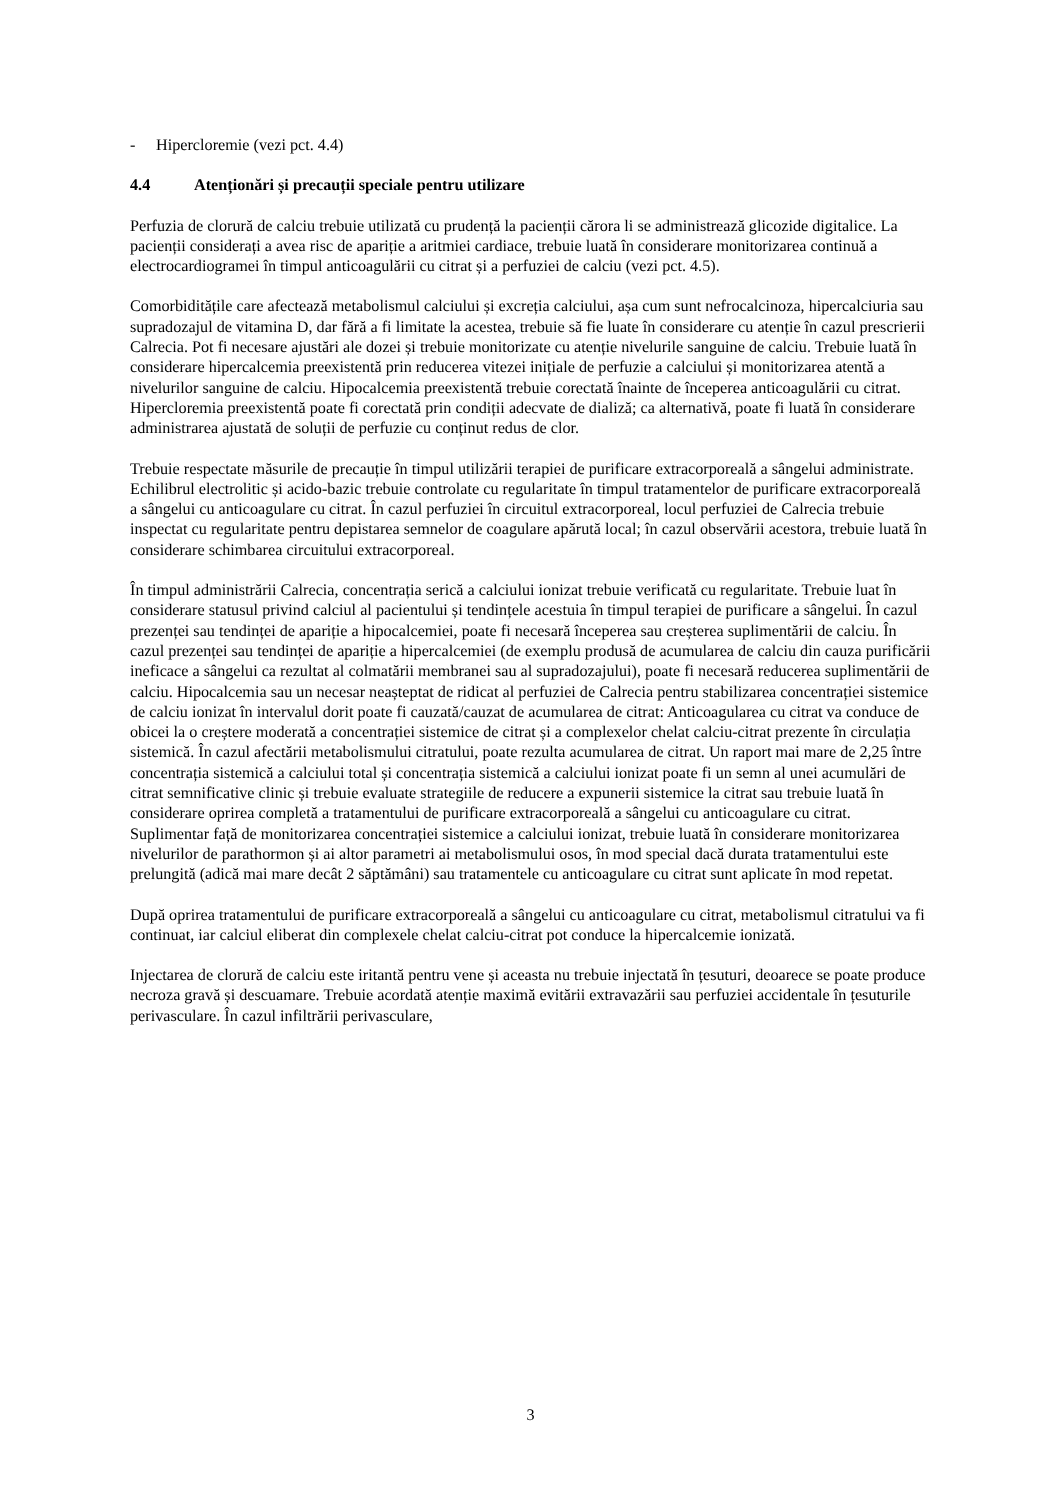- Hipercloremie (vezi pct. 4.4)
4.4 Atenționări și precauții speciale pentru utilizare
Perfuzia de clorură de calciu trebuie utilizată cu prudență la pacienții cărora li se administrează glicozide digitalice. La pacienții considerați a avea risc de apariție a aritmiei cardiace, trebuie luată în considerare monitorizarea continuă a electrocardiogramei în timpul anticoagulării cu citrat și a perfuziei de calciu (vezi pct. 4.5).
Comorbiditățile care afectează metabolismul calciului și excreția calciului, așa cum sunt nefrocalcinoza, hipercalciuria sau supradozajul de vitamina D, dar fără a fi limitate la acestea, trebuie să fie luate în considerare cu atenție în cazul prescrierii Calrecia. Pot fi necesare ajustări ale dozei și trebuie monitorizate cu atenție nivelurile sanguine de calciu. Trebuie luată în considerare hipercalcemia preexistentă prin reducerea vitezei inițiale de perfuzie a calciului și monitorizarea atentă a nivelurilor sanguine de calciu. Hipocalcemia preexistentă trebuie corectată înainte de începerea anticoagulării cu citrat. Hipercloremia preexistentă poate fi corectată prin condiții adecvate de dializă; ca alternativă, poate fi luată în considerare administrarea ajustată de soluții de perfuzie cu conținut redus de clor.
Trebuie respectate măsurile de precauție în timpul utilizării terapiei de purificare extracorporeală a sângelui administrate. Echilibrul electrolitic și acido-bazic trebuie controlate cu regularitate în timpul tratamentelor de purificare extracorporeală a sângelui cu anticoagulare cu citrat. În cazul perfuziei în circuitul extracorporeal, locul perfuziei de Calrecia trebuie inspectat cu regularitate pentru depistarea semnelor de coagulare apărută local; în cazul observării acestora, trebuie luată în considerare schimbarea circuitului extracorporeal.
În timpul administrării Calrecia, concentrația serică a calciului ionizat trebuie verificată cu regularitate. Trebuie luat în considerare statusul privind calciul al pacientului și tendințele acestuia în timpul terapiei de purificare a sângelui. În cazul prezenței sau tendinței de apariție a hipocalcemiei, poate fi necesară începerea sau creșterea suplimentării de calciu. În cazul prezenței sau tendinței de apariție a hipercalcemiei (de exemplu produsă de acumularea de calciu din cauza purificării ineficace a sângelui ca rezultat al colmatării membranei sau al supradozajului), poate fi necesară reducerea suplimentării de calciu. Hipocalcemia sau un necesar neașteptat de ridicat al perfuziei de Calrecia pentru stabilizarea concentrației sistemice de calciu ionizat în intervalul dorit poate fi cauzată/cauzat de acumularea de citrat: Anticoagularea cu citrat va conduce de obicei la o creștere moderată a concentrației sistemice de citrat și a complexelor chelat calciu-citrat prezente în circulația sistemică. În cazul afectării metabolismului citratului, poate rezulta acumularea de citrat. Un raport mai mare de 2,25 între concentrația sistemică a calciului total și concentrația sistemică a calciului ionizat poate fi un semn al unei acumulări de citrat semnificative clinic și trebuie evaluate strategiile de reducere a expunerii sistemice la citrat sau trebuie luată în considerare oprirea completă a tratamentului de purificare extracorporeală a sângelui cu anticoagulare cu citrat. Suplimentar față de monitorizarea concentrației sistemice a calciului ionizat, trebuie luată în considerare monitorizarea nivelurilor de parathormon și ai altor parametri ai metabolismului osos, în mod special dacă durata tratamentului este prelungită (adică mai mare decât 2 săptămâni) sau tratamentele cu anticoagulare cu citrat sunt aplicate în mod repetat.
După oprirea tratamentului de purificare extracorporeală a sângelui cu anticoagulare cu citrat, metabolismul citratului va fi continuat, iar calciul eliberat din complexele chelat calciu-citrat pot conduce la hipercalcemie ionizată.
Injectarea de clorură de calciu este iritantă pentru vene și aceasta nu trebuie injectată în țesuturi, deoarece se poate produce necroza gravă și descuamare. Trebuie acordată atenție maximă evitării extravazării sau perfuziei accidentale în țesuturile perivasculare. În cazul infiltrării perivasculare,
3